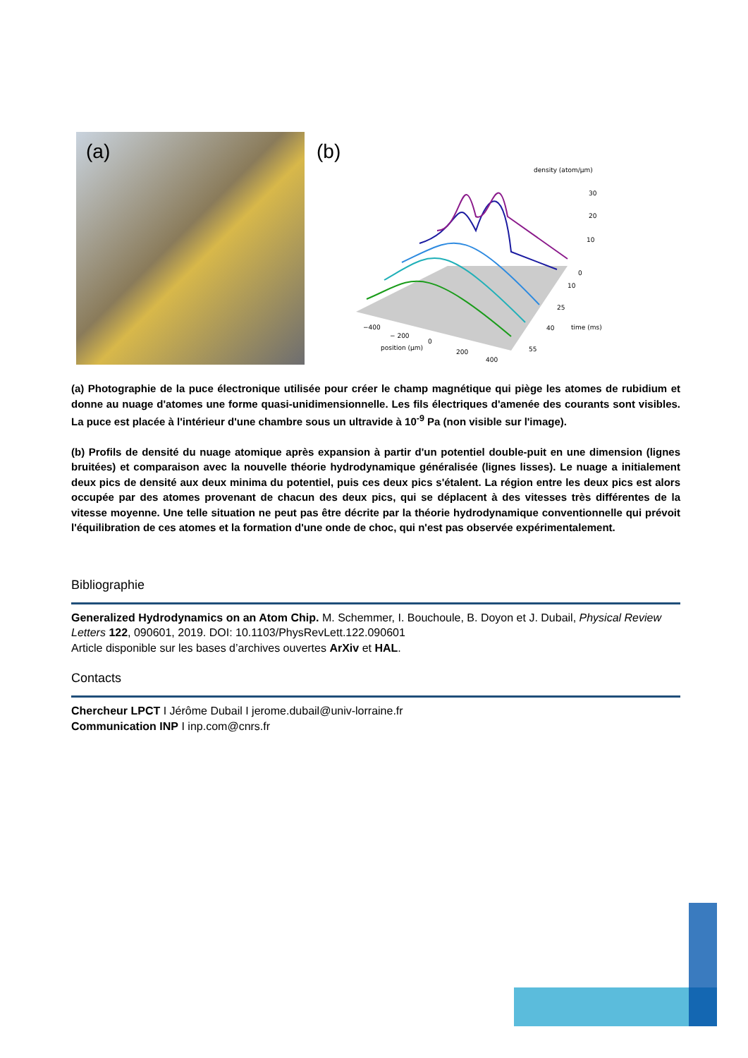(a)
(b)
density (atom/µm)
30
20
10
0
10
25
40
55
time (ms)
−400
− 200
0
200
400
position (µm)
(a) Photographie de la puce électronique utilisée pour créer le champ magnétique qui piège les atomes de rubidium et donne au nuage d'atomes une forme quasi-unidimensionnelle. Les fils électriques d'amenée des courants sont visibles. La puce est placée à l'intérieur d'une chambre sous un ultravide à 10<sup>-9</sup> Pa (non visible sur l'image).
(b) Profils de densité du nuage atomique après expansion à partir d'un potentiel double-puit en une dimension (lignes bruitées) et comparaison avec la nouvelle théorie hydrodynamique généralisée (lignes lisses). Le nuage a initialement deux pics de densité aux deux minima du potentiel, puis ces deux pics s'étalent. La région entre les deux pics est alors occupée par des atomes provenant de chacun des deux pics, qui se déplacent à des vitesses très différentes de la vitesse moyenne. Une telle situation ne peut pas être décrite par la théorie hydrodynamique conventionnelle qui prévoit l'équilibration de ces atomes et la formation d'une onde de choc, qui n'est pas observée expérimentalement.
Bibliographie
Generalized Hydrodynamics on an Atom Chip. M. Schemmer, I. Bouchoule, B. Doyon et J. Dubail, Physical Review Letters 122, 090601, 2019. DOI: 10.1103/PhysRevLett.122.090601
Article disponible sur les bases d’archives ouvertes ArXiv et HAL.
Contacts
Chercheur LPCT I Jérôme Dubail I jerome.dubail@univ-lorraine.fr
Communication INP I inp.com@cnrs.fr